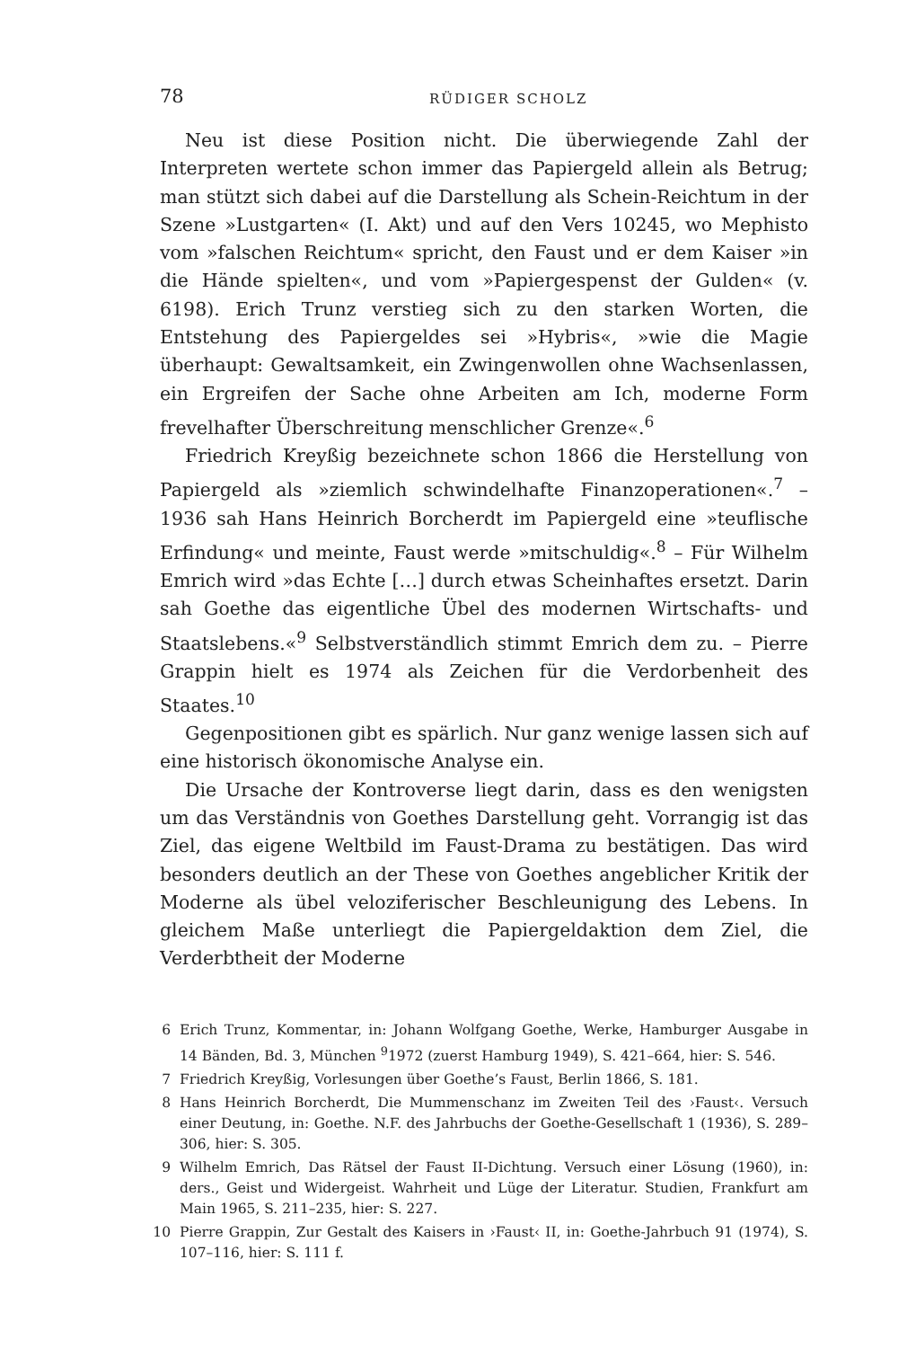78 RÜDIGER SCHOLZ
Neu ist diese Position nicht. Die überwiegende Zahl der Interpreten wertete schon immer das Papiergeld allein als Betrug; man stützt sich dabei auf die Darstellung als Schein-Reichtum in der Szene »Lustgarten« (I. Akt) und auf den Vers 10245, wo Mephisto vom »falschen Reichtum« spricht, den Faust und er dem Kaiser »in die Hände spielten«, und vom »Papiergespenst der Gulden« (v. 6198). Erich Trunz verstieg sich zu den starken Worten, die Entstehung des Papiergeldes sei »Hybris«, »wie die Magie überhaupt: Gewaltsamkeit, ein Zwingenwollen ohne Wachsenlassen, ein Ergreifen der Sache ohne Arbeiten am Ich, moderne Form frevelhafter Überschreitung menschlicher Grenze«.<sup>6</sup>
Friedrich Kreyßig bezeichnete schon 1866 die Herstellung von Papiergeld als »ziemlich schwindelhafte Finanzoperationen«.<sup>7</sup> – 1936 sah Hans Heinrich Borcherdt im Papiergeld eine »teuflische Erfindung« und meinte, Faust werde »mitschuldig«.<sup>8</sup> – Für Wilhelm Emrich wird »das Echte […] durch etwas Scheinhaftes ersetzt. Darin sah Goethe das eigentliche Übel des modernen Wirtschafts- und Staatslebens.«<sup>9</sup> Selbstverständlich stimmt Emrich dem zu. – Pierre Grappin hielt es 1974 als Zeichen für die Verdorbenheit des Staates.<sup>10</sup>
Gegenpositionen gibt es spärlich. Nur ganz wenige lassen sich auf eine historisch ökonomische Analyse ein.
Die Ursache der Kontroverse liegt darin, dass es den wenigsten um das Verständnis von Goethes Darstellung geht. Vorrangig ist das Ziel, das eigene Weltbild im Faust-Drama zu bestätigen. Das wird besonders deutlich an der These von Goethes angeblicher Kritik der Moderne als übel veloziferischer Beschleunigung des Lebens. In gleichem Maße unterliegt die Papiergeldaktion dem Ziel, die Verderbtheit der Moderne
6 Erich Trunz, Kommentar, in: Johann Wolfgang Goethe, Werke, Hamburger Ausgabe in 14 Bänden, Bd. 3, München <sup>9</sup>1972 (zuerst Hamburg 1949), S. 421–664, hier: S. 546.
7 Friedrich Kreyßig, Vorlesungen über Goethe’s Faust, Berlin 1866, S. 181.
8 Hans Heinrich Borcherdt, Die Mummenschanz im Zweiten Teil des ›Faust‹. Versuch einer Deutung, in: Goethe. N.F. des Jahrbuchs der Goethe-Gesellschaft 1 (1936), S. 289–306, hier: S. 305.
9 Wilhelm Emrich, Das Rätsel der Faust II-Dichtung. Versuch einer Lösung (1960), in: ders., Geist und Widergeist. Wahrheit und Lüge der Literatur. Studien, Frankfurt am Main 1965, S. 211–235, hier: S. 227.
10 Pierre Grappin, Zur Gestalt des Kaisers in ›Faust‹ II, in: Goethe-Jahrbuch 91 (1974), S. 107–116, hier: S. 111 f.